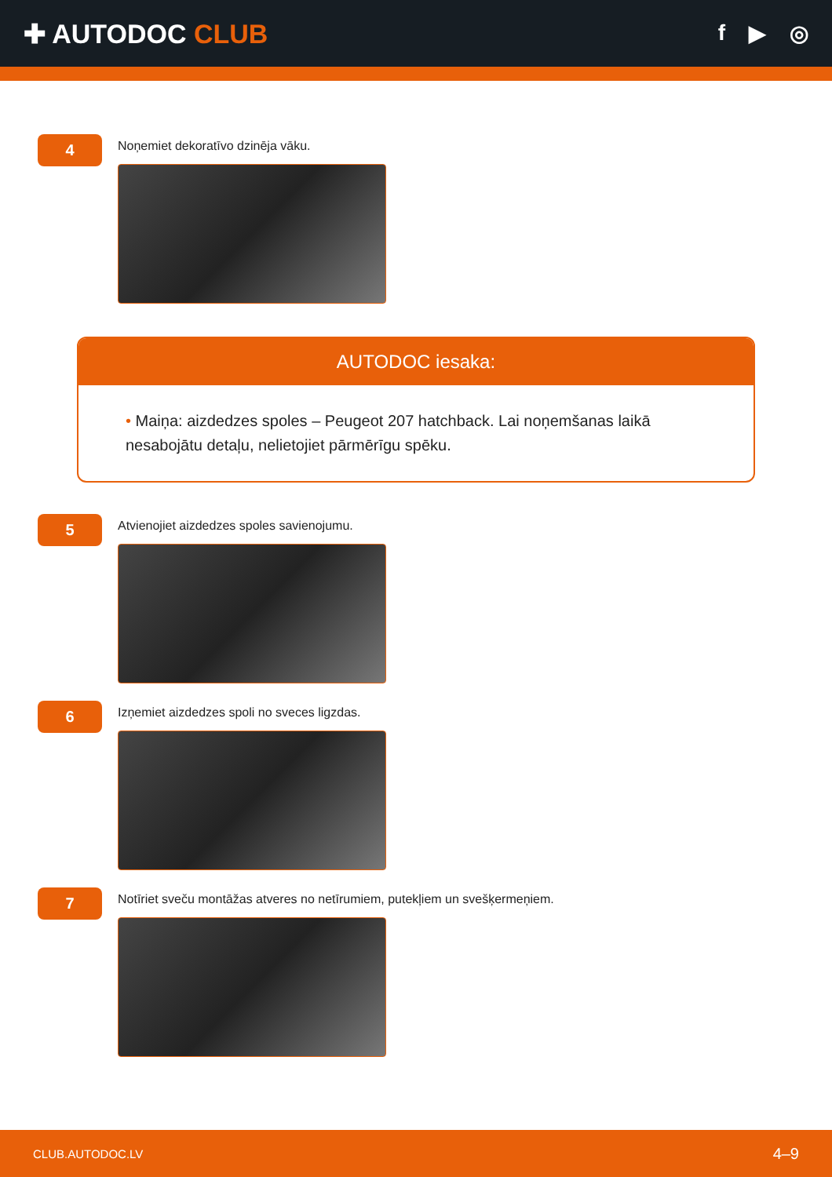✚ AUTODOC CLUB
f ▶ ◎
4
Noņemiet dekoratīvo dzinēja vāku.
AUTODOC iesaka:
• Maiņa: aizdedzes spoles – Peugeot 207 hatchback. Lai noņemšanas laikā nesabojātu detaļu, nelietojiet pārmērīgu spēku.
5
Atvienojiet aizdedzes spoles savienojumu.
6
Izņemiet aizdedzes spoli no sveces ligzdas.
7
Notīriet sveču montāžas atveres no netīrumiem, putekļiem un svešķermeņiem.
CLUB.AUTODOC.LV 4–9